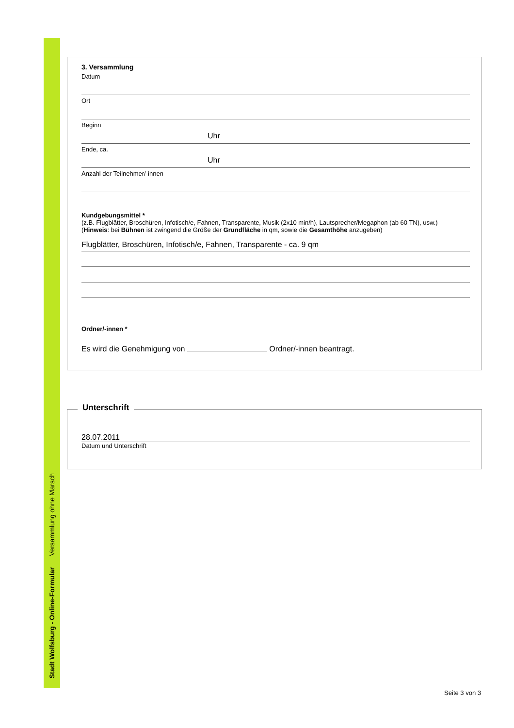Stadt Wolfsburg - Online-Formular Versammlung ohne Marsch
3. Versammlung
Datum
Ort
Beginn
Uhr
Ende, ca.
Uhr
Anzahl der Teilnehmer/-innen
Kundgebungsmittel *
(z.B. Flugblätter, Broschüren, Infotisch/e, Fahnen, Transparente, Musik (2x10 min/h), Lautsprecher/Megaphon (ab 60 TN), usw.)
(Hinweis: bei Bühnen ist zwingend die Größe der Grundfläche in qm, sowie die Gesamthöhe anzugeben)
Flugblätter, Broschüren, Infotisch/e, Fahnen, Transparente - ca. 9 qm
Ordner/-innen *
Es wird die Genehmigung von Ordner/-innen beantragt.
Unterschrift
28.07.2011
Datum und Unterschrift
Seite 3 von 3